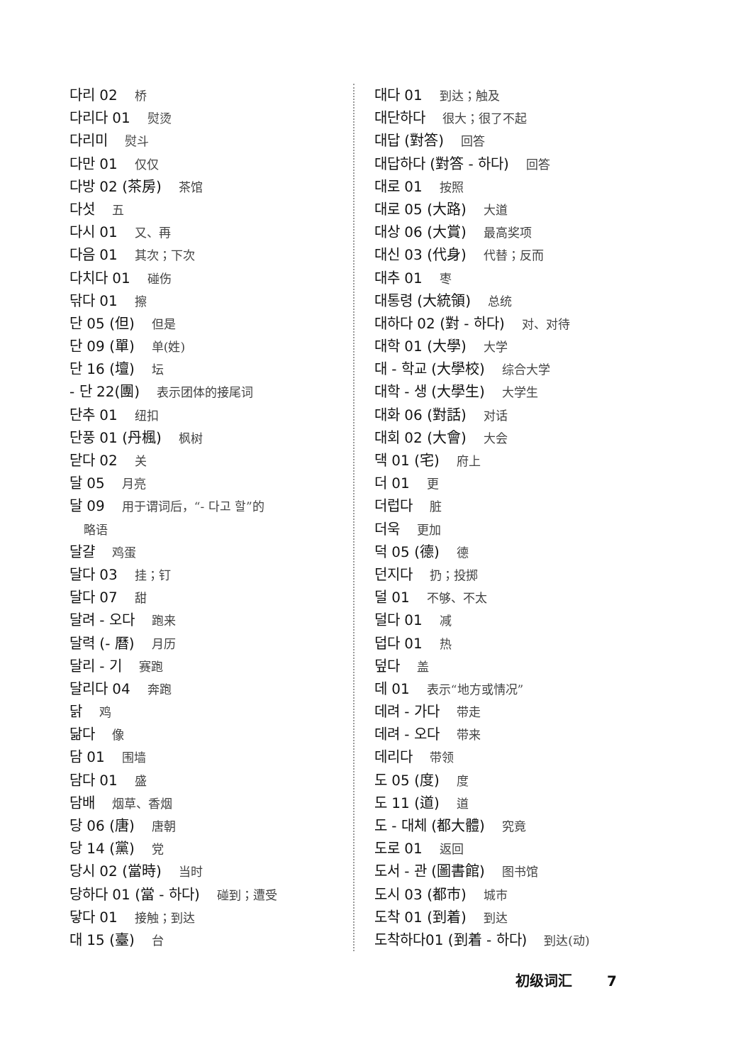다리 02 桥
다리다 01 熨烫
다리미 熨斗
다만 01 仅仅
다방 02 (茶房) 茶馆
다섯 五
다시 01 又、再
다음 01 其次；下次
다치다 01 碰伤
닦다 01 擦
단 05 (但) 但是
단 09 (單) 单(姓)
단 16 (壇) 坛
- 단 22(團) 表示团体的接尾词
단추 01 纽扣
단풍 01 (丹楓) 枫树
닫다 02 关
달 05 月亮
달 09 用于谓词后，“- 다고 할”的
略语
달걀 鸡蛋
달다 03 挂；钉
달다 07 甜
달려 - 오다 跑来
달력 (- 曆) 月历
달리 - 기 赛跑
달리다 04 奔跑
닭 鸡
닮다 像
담 01 围墙
담다 01 盛
담배 烟草、香烟
당 06 (唐) 唐朝
당 14 (黨) 党
당시 02 (當時) 当时
당하다 01 (當 - 하다) 碰到；遭受
닿다 01 接触；到达
대 15 (臺) 台
대다 01 到达；触及
대단하다 很大；很了不起
대답 (對答) 回答
대답하다 (對答 - 하다) 回答
대로 01 按照
대로 05 (大路) 大道
대상 06 (大賞) 最高奖项
대신 03 (代身) 代替；反而
대추 01 枣
대통령 (大統領) 总统
대하다 02 (對 - 하다) 对、对待
대학 01 (大學) 大学
대 - 학교 (大學校) 综合大学
대학 - 생 (大學生) 大学生
대화 06 (對話) 对话
대회 02 (大會) 大会
댁 01 (宅) 府上
더 01 更
더럽다 脏
더욱 更加
덕 05 (德) 德
던지다 扔；投掷
덜 01 不够、不太
덜다 01 减
덥다 01 热
덮다 盖
데 01 表示“地方或情况”
데려 - 가다 带走
데려 - 오다 带来
데리다 带领
도 05 (度) 度
도 11 (道) 道
도 - 대체 (都大體) 究竟
도로 01 返回
도서 - 관 (圖書館) 图书馆
도시 03 (都市) 城市
도착 01 (到着) 到达
도착하다01 (到着 - 하다) 到达(动)
初级词汇 7